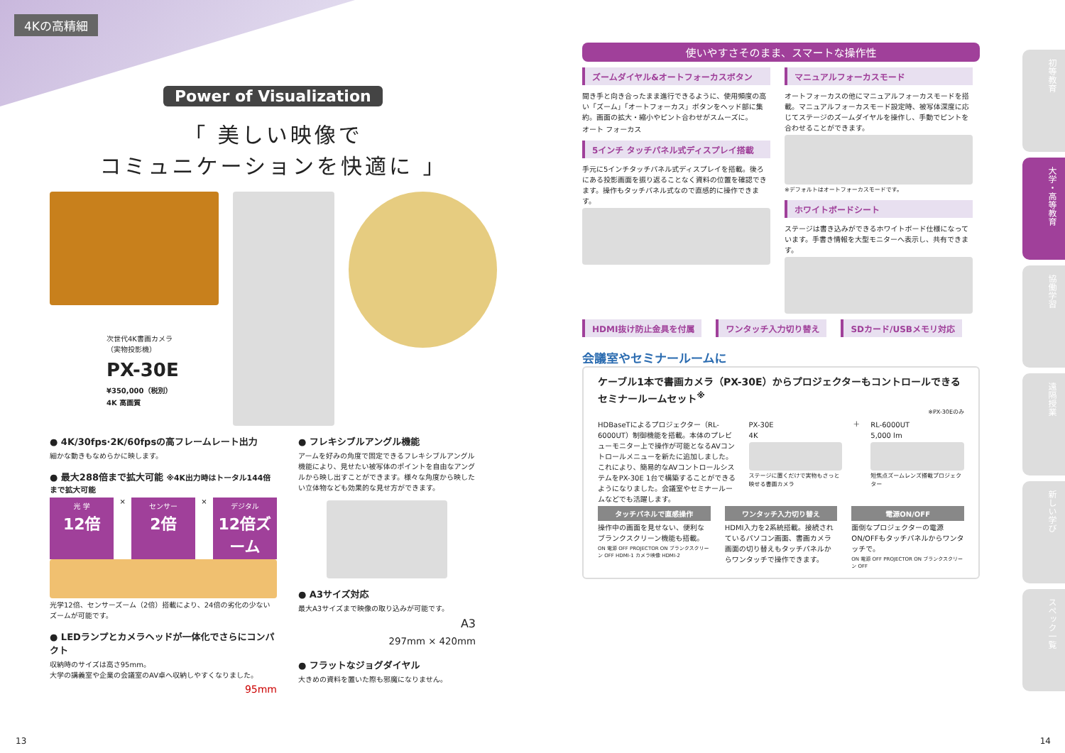4Kの高精細
Power of Visualization
「 美しい映像で
コミュニケーションを快適に 」
次世代4K書画カメラ
（実物投影機）
PX-30E
¥350,000（税別）
4K 高画質
● 4K/30fps·2K/60fpsの高フレームレート出力
細かな動きもなめらかに映します。
● 最大288倍まで拡大可能 ※4K出力時はトータル144倍まで拡大可能
光 学
12倍
×
センサー
2倍
×
デジタル
12倍ズーム
光学12倍、センサーズーム（2倍）搭載により、24倍の劣化の少ないズームが可能です。
● LEDランプとカメラヘッドが一体化でさらにコンパクト
収納時のサイズは高さ95mm。
大学の講義室や企業の会議室のAV卓へ収納しやすくなりました。
95mm
● フレキシブルアングル機能
アームを好みの角度で固定できるフレキシブルアングル機能により、見せたい被写体のポイントを自由なアングルから映し出すことができます。様々な角度から映したい立体物なども効果的な見せ方ができます。
● A3サイズ対応
最大A3サイズまで映像の取り込みが可能です。
A3
297mm × 420mm
● フラットなジョグダイヤル
大きめの資料を置いた際も邪魔になりません。
13
使いやすさそのまま、スマートな操作性
ズームダイヤル&オートフォーカスボタン
聞き手と向き合ったまま進行できるように、使用頻度の高い「ズーム」「オートフォーカス」ボタンをヘッド部に集約。画面の拡大・縮小やピント合わせがスムーズに。
オート フォーカス
5インチ タッチパネル式ディスプレイ搭載
手元に5インチタッチパネル式ディスプレイを搭載。後ろにある投影画面を振り返ることなく資料の位置を確認できます。操作もタッチパネル式なので直感的に操作できます。
マニュアルフォーカスモード
オートフォーカスの他にマニュアルフォーカスモードを搭載。マニュアルフォーカスモード設定時、被写体深度に応じてステージのズームダイヤルを操作し、手動でピントを合わせることができます。
※デフォルトはオートフォーカスモードです。
ホワイトボードシート
ステージは書き込みができるホワイトボード仕様になっています。手書き情報を大型モニターへ表示し、共有できます。
HDMI抜け防止金具を付属 ワンタッチ入力切り替え SDカード/USBメモリ対応
会議室やセミナールームに
ケーブル1本で書画カメラ（PX-30E）からプロジェクターもコントロールできるセミナールームセット<sup>※</sup>
※PX-30Eのみ
HDBaseTによるプロジェクター（RL-6000UT）制御機能を搭載。本体のプレビューモニター上で操作が可能となるAVコントロールメニューを新たに追加しました。これにより、簡易的なAVコントロールシステムをPX-30E 1台で構築することができるようになりました。会議室やセミナールームなどでも活躍します。
PX-30E
4K
ステージに置くだけで実物もさっと映せる書画カメラ
＋
RL-6000UT
5,000 lm
短焦点ズームレンズ搭載プロジェクター
タッチパネルで直感操作
操作中の画面を見せない、便利なブランクスクリーン機能も搭載。
ON 電源 OFF PROJECTOR ON ブランクスクリーン OFF HDMI-1 カメラ映像 HDMI-2
ワンタッチ入力切り替え
HDMI入力を2系統搭載。接続されているパソコン画面、書画カメラ画面の切り替えもタッチパネルからワンタッチで操作できます。
電源ON/OFF
面倒なプロジェクターの電源ON/OFFもタッチパネルからワンタッチで。
ON 電源 OFF PROJECTOR ON ブランクスクリーン OFF
14
初等教育
大学・高等教育
協働学習
遠隔授業
新しい学び
スペック一覧